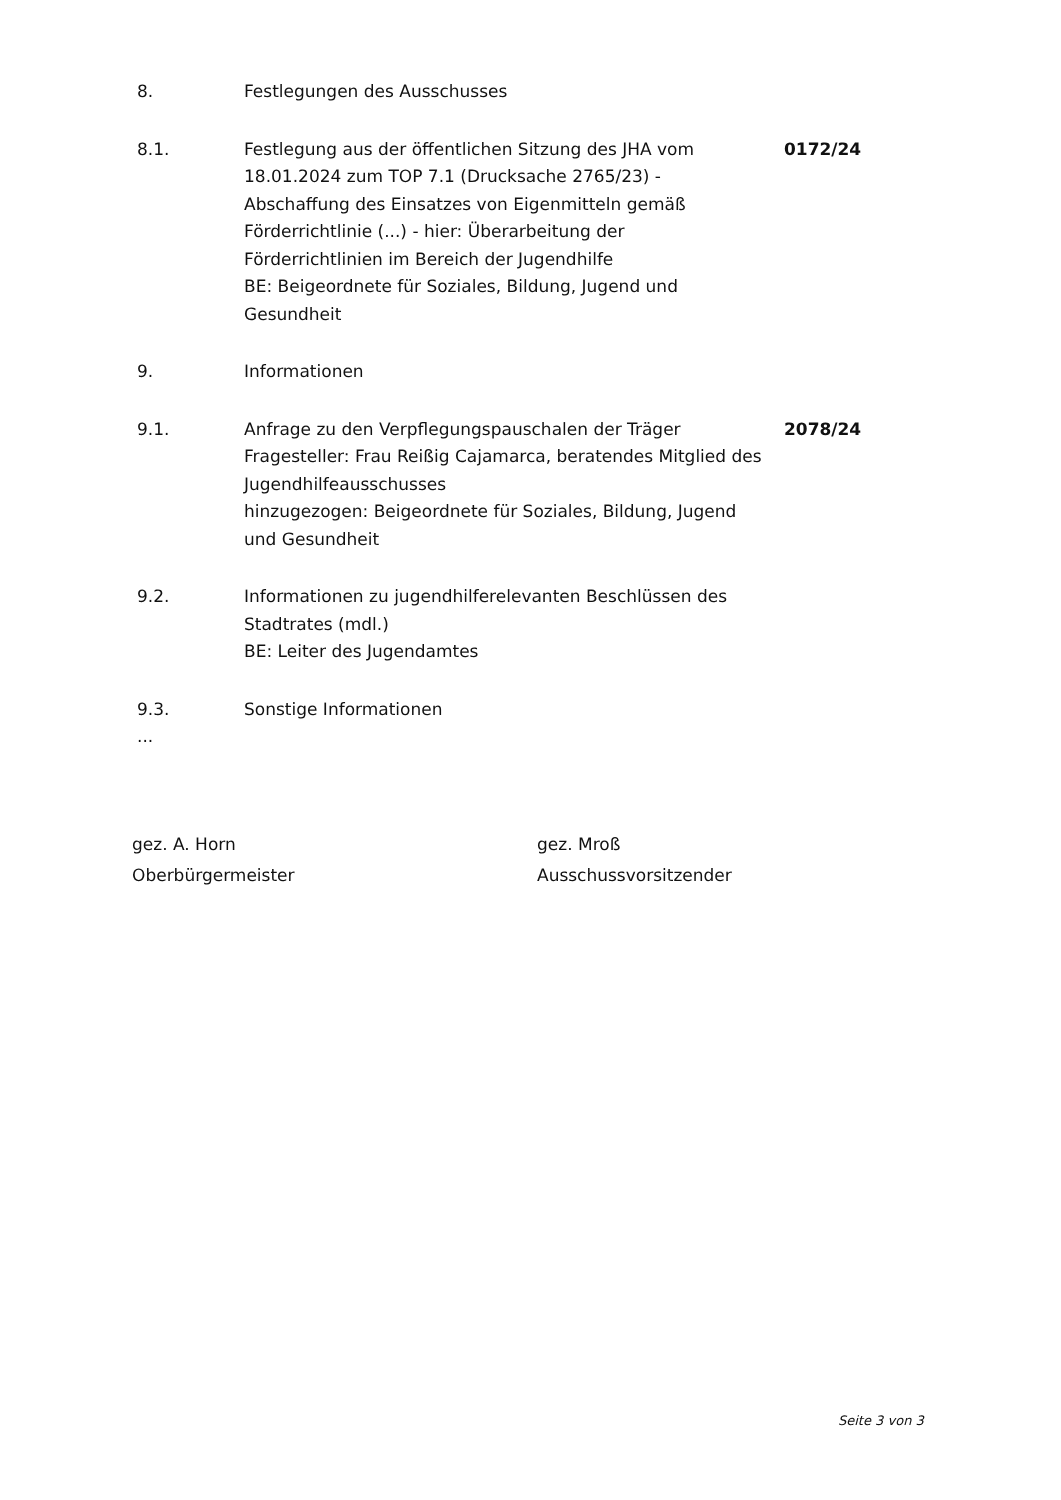8. Festlegungen des Ausschusses
8.1. Festlegung aus der öffentlichen Sitzung des JHA vom 18.01.2024 zum TOP 7.1 (Drucksache 2765/23) - Abschaffung des Einsatzes von Eigenmitteln gemäß Förderrichtlinie (...) - hier: Überarbeitung der Förderrichtlinien im Bereich der Jugendhilfe
BE: Beigeordnete für Soziales, Bildung, Jugend und Gesundheit
0172/24
9. Informationen
9.1. Anfrage zu den Verpflegungspauschalen der Träger
Fragesteller: Frau Reißig Cajamarca, beratendes Mitglied des Jugendhilfeausschusses
hinzugezogen: Beigeordnete für Soziales, Bildung, Jugend und Gesundheit
2078/24
9.2. Informationen zu jugendhilferelevanten Beschlüssen des Stadtrates (mdl.)
BE: Leiter des Jugendamtes
9.3. Sonstige Informationen
...
gez. A. Horn
Oberbürgermeister
gez. Mroß
Ausschussvorsitzender
Seite 3 von 3